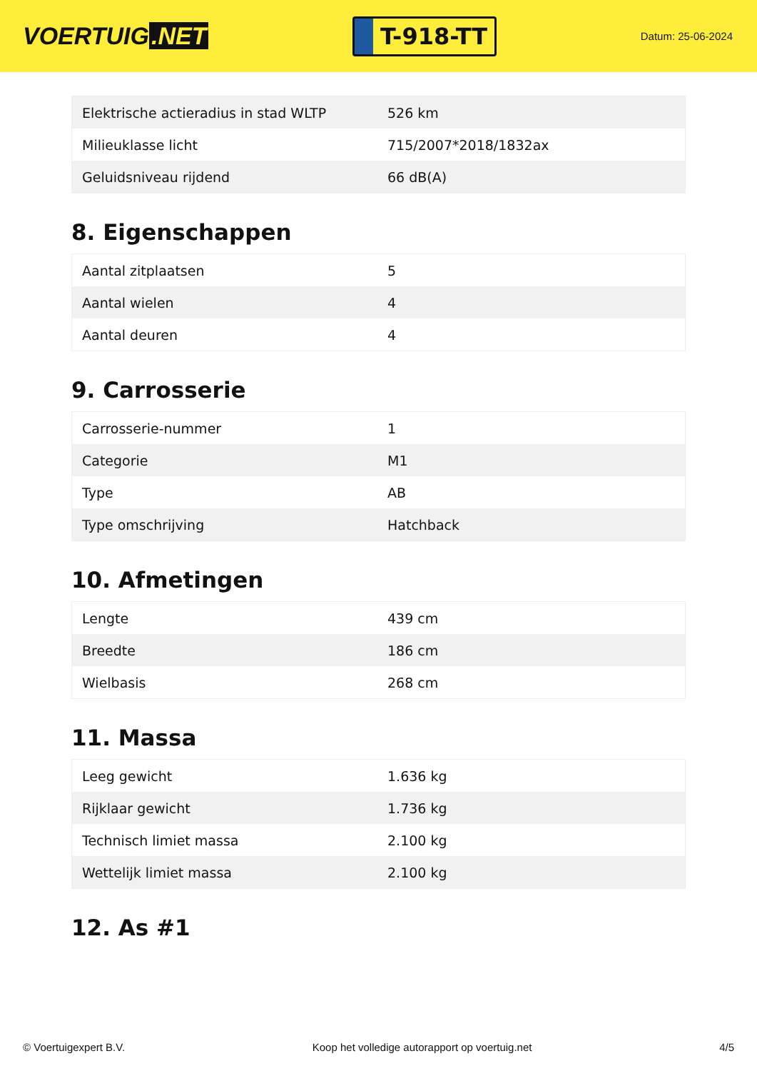VOERTUIG.NET
T-918-TT
Datum: 25-06-2024
| Elektrische actieradius in stad WLTP | 526 km |
| Milieuklasse licht | 715/2007*2018/1832ax |
| Geluidsniveau rijdend | 66 dB(A) |
8. Eigenschappen
| Aantal zitplaatsen | 5 |
| Aantal wielen | 4 |
| Aantal deuren | 4 |
9. Carrosserie
| Carrosserie-nummer | 1 |
| Categorie | M1 |
| Type | AB |
| Type omschrijving | Hatchback |
10. Afmetingen
| Lengte | 439 cm |
| Breedte | 186 cm |
| Wielbasis | 268 cm |
11. Massa
| Leeg gewicht | 1.636 kg |
| Rijklaar gewicht | 1.736 kg |
| Technisch limiet massa | 2.100 kg |
| Wettelijk limiet massa | 2.100 kg |
12. As #1
© Voertuigexpert B.V. Koop het volledige autorapport op voertuig.net 4/5